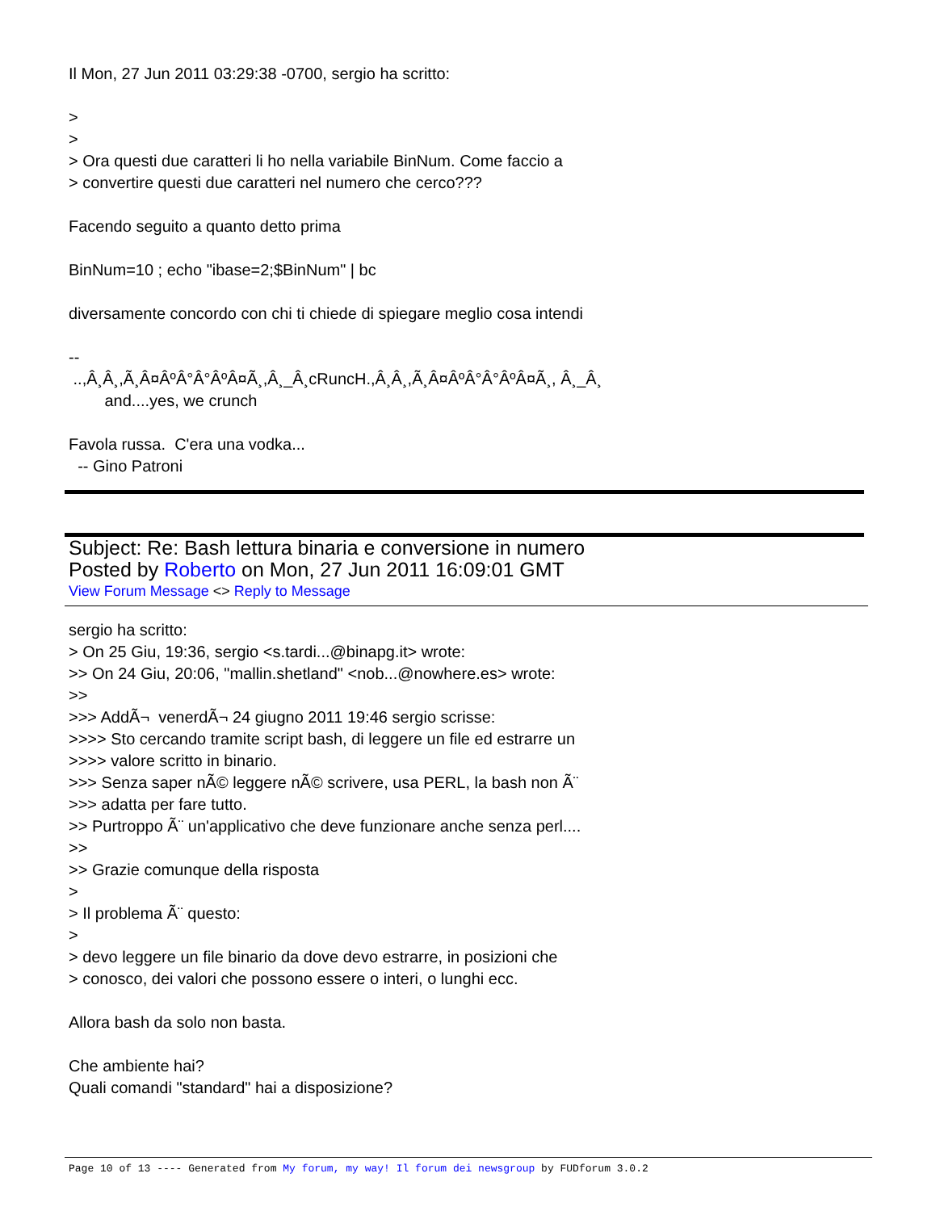Il Mon, 27 Jun 2011 03:29:38 -0700, sergio ha scritto: > > > Ora questi due caratteri li ho nella variabile BinNum. Come faccio a > convertire questi due caratteri nel numero che cerco??? Facendo seguito a quanto detto prima BinNum=10 ; echo "ibase=2;$BinNum" | bc diversamente concordo con chi ti chiede di spiegare meglio cosa intendi -- ..,Â¸Â¸,Ã¸Â¤ÂºÂ°Â°ÂºÂ¤Ã¸,Â¸_Â¸cRuncH.,Â¸Â¸,Ã¸Â¤ÂºÂ°Â°ÂºÂ¤Ã¸, Â¸_Â¸ and....yes, we crunch Favola russa. C'era una vodka... -- Gino Patroni
Subject: Re: Bash lettura binaria e conversione in numero
Posted by Roberto on Mon, 27 Jun 2011 16:09:01 GMT
View Forum Message <> Reply to Message
sergio ha scritto: > On 25 Giu, 19:36, sergio <s.tardi...@binapg.it> wrote: >> On 24 Giu, 20:06, "mallin.shetland" <nob...@nowhere.es> wrote: >> >>> AddÃ¬ venerdÃ¬ 24 giugno 2011 19:46 sergio scrisse: >>>> Sto cercando tramite script bash, di leggere un file ed estrarre un >>>> valore scritto in binario. >>> Senza saper nÃ© leggere nÃ© scrivere, usa PERL, la bash non Ã¨ >>> adatta per fare tutto. >> Purtroppo Ã¨ un'applicativo che deve funzionare anche senza perl.... >> >> Grazie comunque della risposta > > Il problema Ã¨ questo: > > devo leggere un file binario da dove devo estrarre, in posizioni che > conosco, dei valori che possono essere o interi, o lunghi ecc. Allora bash da solo non basta. Che ambiente hai? Quali comandi "standard" hai a disposizione?
Page 10 of 13 ---- Generated from My forum, my way! Il forum dei newsgroup by FUDforum 3.0.2